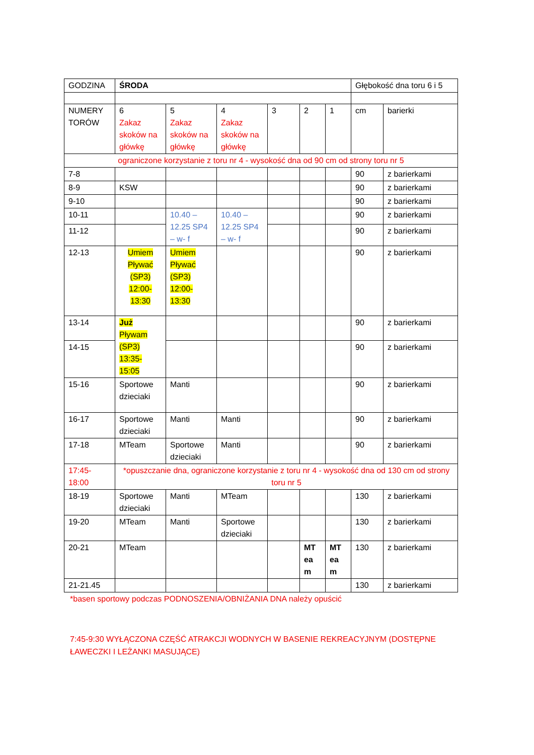| GODZINA | ŚRODA | | | | | | Głębokość dna toru 6 i 5 | |
| NUMERY TORÓW | 6 Zakaz skoków na główkę | 5 Zakaz skoków na główkę | 4 Zakaz skoków na główkę | 3 | 2 | 1 | cm | barierki |
| ograniczone korzystanie z toru nr 4 - wysokość dna od 90 cm od strony toru nr 5 | | | | | | | | |
| 7-8 | | | | | | | 90 | z barierkami |
| 8-9 | KSW | | | | | | 90 | z barierkami |
| 9-10 | | | | | | | 90 | z barierkami |
| 10-11 | | 10.40 – 12.25 SP4 – w- f | 10.40 – 12.25 SP4 – w- f | | | | 90 | z barierkami |
| 11-12 | | | | | | | 90 | z barierkami |
| 12-13 | Umiem Pływać (SP3) 12:00-13:30 | Umiem Pływać (SP3) 12:00-13:30 | | | | | 90 | z barierkami |
| 13-14 | Już Pływam (SP3) 13:35-15:05 | | | | | | 90 | z barierkami |
| 14-15 | | | | | | | 90 | z barierkami |
| 15-16 | Sportowe dzieciaki | Manti | | | | | 90 | z barierkami |
| 16-17 | Sportowe dzieciaki | Manti | Manti | | | | 90 | z barierkami |
| 17-18 | MTeam | Sportowe dzieciaki | Manti | | | | 90 | z barierkami |
| 17:45-18:00 | *opuszczanie dna, ograniczone korzystanie z toru nr 4 - wysokość dna od 130 cm od strony toru nr 5 | | | | | | | |
| 18-19 | Sportowe dzieciaki | Manti | MTeam | | | | 130 | z barierkami |
| 19-20 | MTeam | Manti | Sportowe dzieciaki | | | | 130 | z barierkami |
| 20-21 | MTeam | | | | MT ea m | MT ea m | 130 | z barierkami |
| 21-21.45 | | | | | | | 130 | z barierkami |
*basen sportowy podczas PODNOSZENIA/OBNIŻANIA DNA należy opuścić
7:45-9:30 WYŁĄCZONA CZĘŚĆ ATRAKCJI WODNYCH W BASENIE REKREACYJNYM (DOSTĘPNE ŁAWECZKI I LEŻANKI MASUJĄCE)